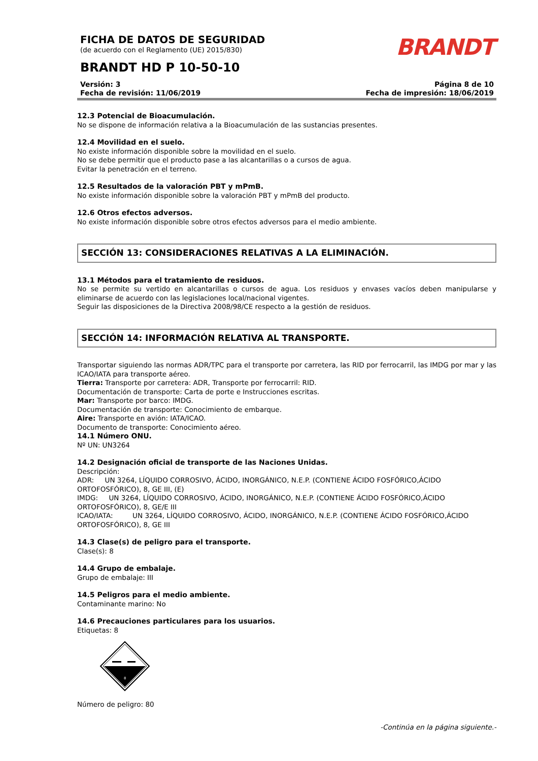FICHA DE DATOS DE SEGURIDAD
(de acuerdo con el Reglamento (UE) 2015/830)
BRANDT HD P 10-50-10
BRANDT
Versión: 3
Fecha de revisión: 11/06/2019
Página 8 de 10
Fecha de impresión: 18/06/2019
12.3 Potencial de Bioacumulación.
No se dispone de información relativa a la Bioacumulación de las sustancias presentes.
12.4 Movilidad en el suelo.
No existe información disponible sobre la movilidad en el suelo.
No se debe permitir que el producto pase a las alcantarillas o a cursos de agua.
Evitar la penetración en el terreno.
12.5 Resultados de la valoración PBT y mPmB.
No existe información disponible sobre la valoración PBT y mPmB del producto.
12.6 Otros efectos adversos.
No existe información disponible sobre otros efectos adversos para el medio ambiente.
SECCIÓN 13: CONSIDERACIONES RELATIVAS A LA ELIMINACIÓN.
13.1 Métodos para el tratamiento de residuos.
No se permite su vertido en alcantarillas o cursos de agua. Los residuos y envases vacíos deben manipularse y eliminarse de acuerdo con las legislaciones local/nacional vigentes.
Seguir las disposiciones de la Directiva 2008/98/CE respecto a la gestión de residuos.
SECCIÓN 14: INFORMACIÓN RELATIVA AL TRANSPORTE.
Transportar siguiendo las normas ADR/TPC para el transporte por carretera, las RID por ferrocarril, las IMDG por mar y las ICAO/IATA para transporte aéreo.
Tierra: Transporte por carretera: ADR, Transporte por ferrocarril: RID.
Documentación de transporte: Carta de porte e Instrucciones escritas.
Mar: Transporte por barco: IMDG.
Documentación de transporte: Conocimiento de embarque.
Aire: Transporte en avión: IATA/ICAO.
Documento de transporte: Conocimiento aéreo.
14.1 Número ONU.
Nº UN: UN3264
14.2 Designación oficial de transporte de las Naciones Unidas.
Descripción:
ADR: UN 3264, LÍQUIDO CORROSIVO, ÁCIDO, INORGÁNICO, N.E.P. (CONTIENE ÁCIDO FOSFÓRICO,ÁCIDO ORTOFOSFÓRICO), 8, GE III, (E)
IMDG: UN 3264, LÍQUIDO CORROSIVO, ÁCIDO, INORGÁNICO, N.E.P. (CONTIENE ÁCIDO FOSFÓRICO,ÁCIDO ORTOFOSFÓRICO), 8, GE/E III
ICAO/IATA: UN 3264, LÍQUIDO CORROSIVO, ÁCIDO, INORGÁNICO, N.E.P. (CONTIENE ÁCIDO FOSFÓRICO,ÁCIDO ORTOFOSFÓRICO), 8, GE III
14.3 Clase(s) de peligro para el transporte.
Clase(s): 8
14.4 Grupo de embalaje.
Grupo de embalaje: III
14.5 Peligros para el medio ambiente.
Contaminante marino: No
14.6 Precauciones particulares para los usuarios.
Etiquetas: 8
8
Número de peligro: 80
-Continúa en la página siguiente.-